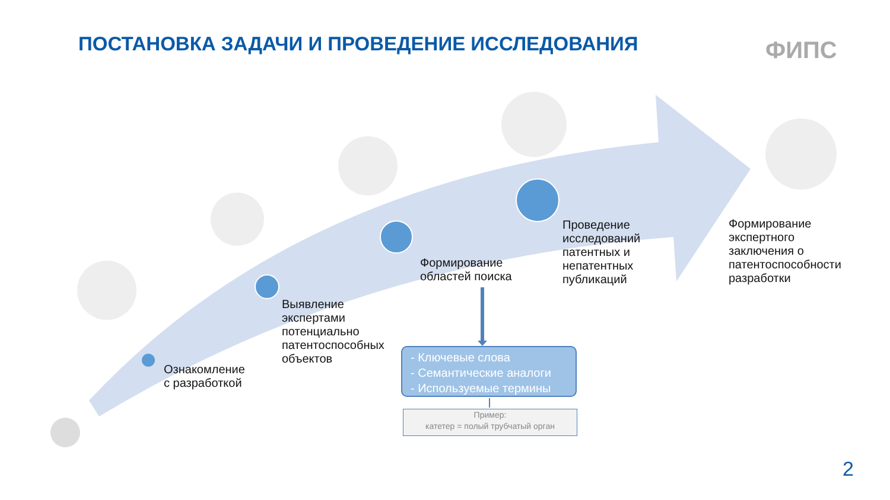ПОСТАНОВКА ЗАДАЧИ И ПРОВЕДЕНИЕ ИССЛЕДОВАНИЯ
ФИПС
Ознакомление
с разработкой
Выявление
экспертами
потенциально
патентоспособных
объектов
Формирование
областей поиска
Проведение
исследований
патентных и
непатентных
публикаций
Формирование
экспертного
заключения о
патентоспособности
разработки
- Ключевые слова
- Семантические аналоги
- Используемые термины
Пример:
катетер = полый трубчатый орган
2